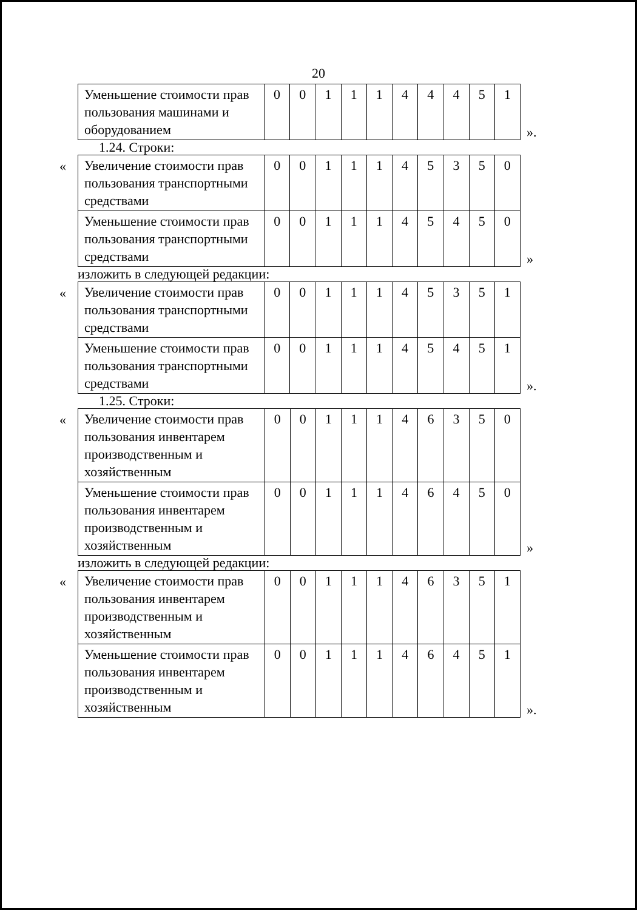20
| Уменьшение стоимости прав пользования машинами и оборудованием | 0 | 0 | 1 | 1 | 1 | 4 | 4 | 4 | 5 | 1 |
».
1.24. Строки:
«
| Увеличение стоимости прав пользования транспортными средствами | 0 | 0 | 1 | 1 | 1 | 4 | 5 | 3 | 5 | 0 |
| Уменьшение стоимости прав пользования транспортными средствами | 0 | 0 | 1 | 1 | 1 | 4 | 5 | 4 | 5 | 0 |
»
изложить в следующей редакции:
«
| Увеличение стоимости прав пользования транспортными средствами | 0 | 0 | 1 | 1 | 1 | 4 | 5 | 3 | 5 | 1 |
| Уменьшение стоимости прав пользования транспортными средствами | 0 | 0 | 1 | 1 | 1 | 4 | 5 | 4 | 5 | 1 |
».
1.25. Строки:
«
| Увеличение стоимости прав пользования инвентарем производственным и хозяйственным | 0 | 0 | 1 | 1 | 1 | 4 | 6 | 3 | 5 | 0 |
| Уменьшение стоимости прав пользования инвентарем производственным и хозяйственным | 0 | 0 | 1 | 1 | 1 | 4 | 6 | 4 | 5 | 0 |
»
изложить в следующей редакции:
«
| Увеличение стоимости прав пользования инвентарем производственным и хозяйственным | 0 | 0 | 1 | 1 | 1 | 4 | 6 | 3 | 5 | 1 |
| Уменьшение стоимости прав пользования инвентарем производственным и хозяйственным | 0 | 0 | 1 | 1 | 1 | 4 | 6 | 4 | 5 | 1 |
».